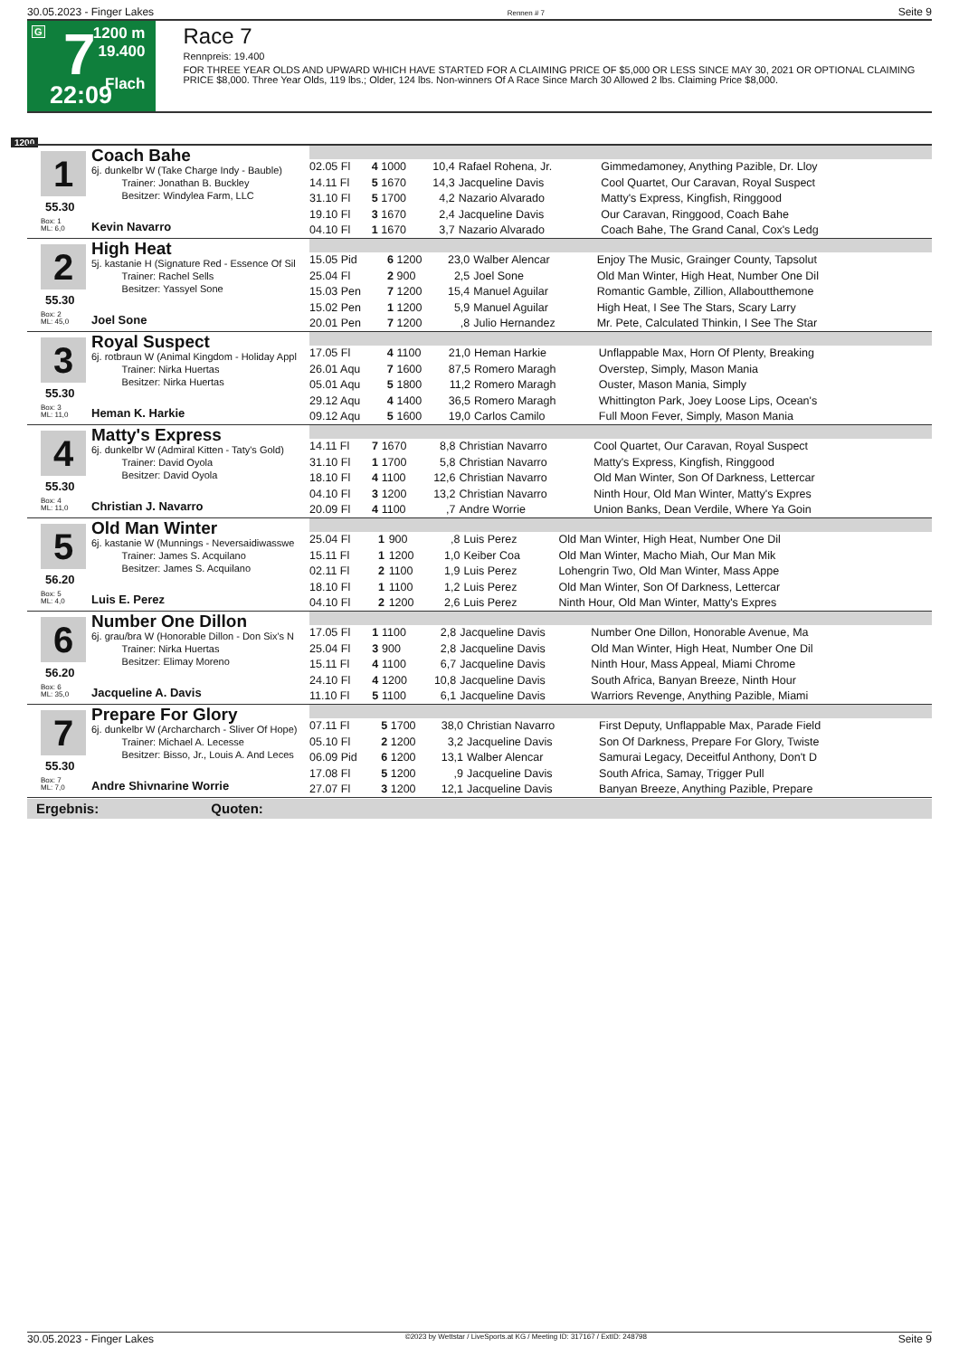30.05.2023 - Finger Lakes Rennen # 7 Seite 9
G 7 1200 m
19.400
Flach 22:09
Race 7
Rennpreis: 19.400
FOR THREE YEAR OLDS AND UPWARD WHICH HAVE STARTED FOR A CLAIMING PRICE OF $5,000 OR LESS SINCE MAY 30, 2021 OR OPTIONAL CLAIMING PRICE $8,000. Three Year Olds, 119 lbs.; Older, 124 lbs. Non-winners Of A Race Since March 30 Allowed 2 lbs. Claiming Price $8,000.
1200
1
55.30
Box: 1
ML: 6,0
Coach Bahe
6j. dunkelbr W (Take Charge Indy - Bauble)
Trainer: Jonathan B. Buckley
Besitzer: Windylea Farm, LLC
Kevin Navarro
| 02.05 Fl | 4 | 1000 | 10,4 | Rafael Rohena, Jr. | Gimmedamoney, Anything Pazible, Dr. Lloy |
| 14.11 Fl | 5 | 1670 | 14,3 | Jacqueline Davis | Cool Quartet, Our Caravan, Royal Suspect |
| 31.10 Fl | 5 | 1700 | 4,2 | Nazario Alvarado | Matty's Express, Kingfish, Ringgood |
| 19.10 Fl | 3 | 1670 | 2,4 | Jacqueline Davis | Our Caravan, Ringgood, Coach Bahe |
| 04.10 Fl | 1 | 1670 | 3,7 | Nazario Alvarado | Coach Bahe, The Grand Canal, Cox's Ledg |
2
55.30
Box: 2
ML: 45,0
High Heat
5j. kastanie H (Signature Red - Essence Of Sil
Trainer: Rachel Sells
Besitzer: Yassyel Sone
Joel Sone
| 15.05 Pid | 6 | 1200 | 23,0 | Walber Alencar | Enjoy The Music, Grainger County, Tapsolut |
| 25.04 Fl | 2 | 900 | 2,5 | Joel Sone | Old Man Winter, High Heat, Number One Dil |
| 15.03 Pen | 7 | 1200 | 15,4 | Manuel Aguilar | Romantic Gamble, Zillion, Allaboutthemone |
| 15.02 Pen | 1 | 1200 | 5,9 | Manuel Aguilar | High Heat, I See The Stars, Scary Larry |
| 20.01 Pen | 7 | 1200 | ,8 | Julio Hernandez | Mr. Pete, Calculated Thinkin, I See The Star |
3
55.30
Box: 3
ML: 11,0
Royal Suspect
6j. rotbraun W (Animal Kingdom - Holiday Appl
Trainer: Nirka Huertas
Besitzer: Nirka Huertas
Heman K. Harkie
| 17.05 Fl | 4 | 1100 | 21,0 | Heman Harkie | Unflappable Max, Horn Of Plenty, Breaking |
| 26.01 Aqu | 7 | 1600 | 87,5 | Romero Maragh | Overstep, Simply, Mason Mania |
| 05.01 Aqu | 5 | 1800 | 11,2 | Romero Maragh | Ouster, Mason Mania, Simply |
| 29.12 Aqu | 4 | 1400 | 36,5 | Romero Maragh | Whittington Park, Joey Loose Lips, Ocean's |
| 09.12 Aqu | 5 | 1600 | 19,0 | Carlos Camilo | Full Moon Fever, Simply, Mason Mania |
4
55.30
Box: 4
ML: 11,0
Matty's Express
6j. dunkelbr W (Admiral Kitten - Taty's Gold)
Trainer: David Oyola
Besitzer: David Oyola
Christian J. Navarro
| 14.11 Fl | 7 | 1670 | 8,8 | Christian Navarro | Cool Quartet, Our Caravan, Royal Suspect |
| 31.10 Fl | 1 | 1700 | 5,8 | Christian Navarro | Matty's Express, Kingfish, Ringgood |
| 18.10 Fl | 4 | 1100 | 12,6 | Christian Navarro | Old Man Winter, Son Of Darkness, Lettercar |
| 04.10 Fl | 3 | 1200 | 13,2 | Christian Navarro | Ninth Hour, Old Man Winter, Matty's Expres |
| 20.09 Fl | 4 | 1100 | ,7 | Andre Worrie | Union Banks, Dean Verdile, Where Ya Goin |
5
56.20
Box: 5
ML: 4,0
Old Man Winter
6j. kastanie W (Munnings - Neversaidiwasswe
Trainer: James S. Acquilano
Besitzer: James S. Acquilano
Luis E. Perez
| 25.04 Fl | 1 | 900 | ,8 | Luis Perez | Old Man Winter, High Heat, Number One Dil |
| 15.11 Fl | 1 | 1200 | 1,0 | Keiber Coa | Old Man Winter, Macho Miah, Our Man Mik |
| 02.11 Fl | 2 | 1100 | 1,9 | Luis Perez | Lohengrin Two, Old Man Winter, Mass Appe |
| 18.10 Fl | 1 | 1100 | 1,2 | Luis Perez | Old Man Winter, Son Of Darkness, Lettercar |
| 04.10 Fl | 2 | 1200 | 2,6 | Luis Perez | Ninth Hour, Old Man Winter, Matty's Expres |
6
56.20
Box: 6
ML: 35,0
Number One Dillon
6j. grau/bra W (Honorable Dillon - Don Six's N
Trainer: Nirka Huertas
Besitzer: Elimay Moreno
Jacqueline A. Davis
| 17.05 Fl | 1 | 1100 | 2,8 | Jacqueline Davis | Number One Dillon, Honorable Avenue, Ma |
| 25.04 Fl | 3 | 900 | 2,8 | Jacqueline Davis | Old Man Winter, High Heat, Number One Dil |
| 15.11 Fl | 4 | 1100 | 6,7 | Jacqueline Davis | Ninth Hour, Mass Appeal, Miami Chrome |
| 24.10 Fl | 4 | 1200 | 10,8 | Jacqueline Davis | South Africa, Banyan Breeze, Ninth Hour |
| 11.10 Fl | 5 | 1100 | 6,1 | Jacqueline Davis | Warriors Revenge, Anything Pazible, Miami |
7
55.30
Box: 7
ML: 7,0
Prepare For Glory
6j. dunkelbr W (Archarcharch - Sliver Of Hope)
Trainer: Michael A. Lecesse
Besitzer: Bisso, Jr., Louis A. And Leces
Andre Shivnarine Worrie
| 07.11 Fl | 5 | 1700 | 38,0 | Christian Navarro | First Deputy, Unflappable Max, Parade Field |
| 05.10 Fl | 2 | 1200 | 3,2 | Jacqueline Davis | Son Of Darkness, Prepare For Glory, Twiste |
| 06.09 Pid | 6 | 1200 | 13,1 | Walber Alencar | Samurai Legacy, Deceitful Anthony, Don't D |
| 17.08 Fl | 5 | 1200 | ,9 | Jacqueline Davis | South Africa, Samay, Trigger Pull |
| 27.07 Fl | 3 | 1200 | 12,1 | Jacqueline Davis | Banyan Breeze, Anything Pazible, Prepare |
Ergebnis: Quoten:
30.05.2023 - Finger Lakes ©2023 by Wettstar / LiveSports.at KG / Meeting ID: 317167 / ExtID: 248798 Seite 9